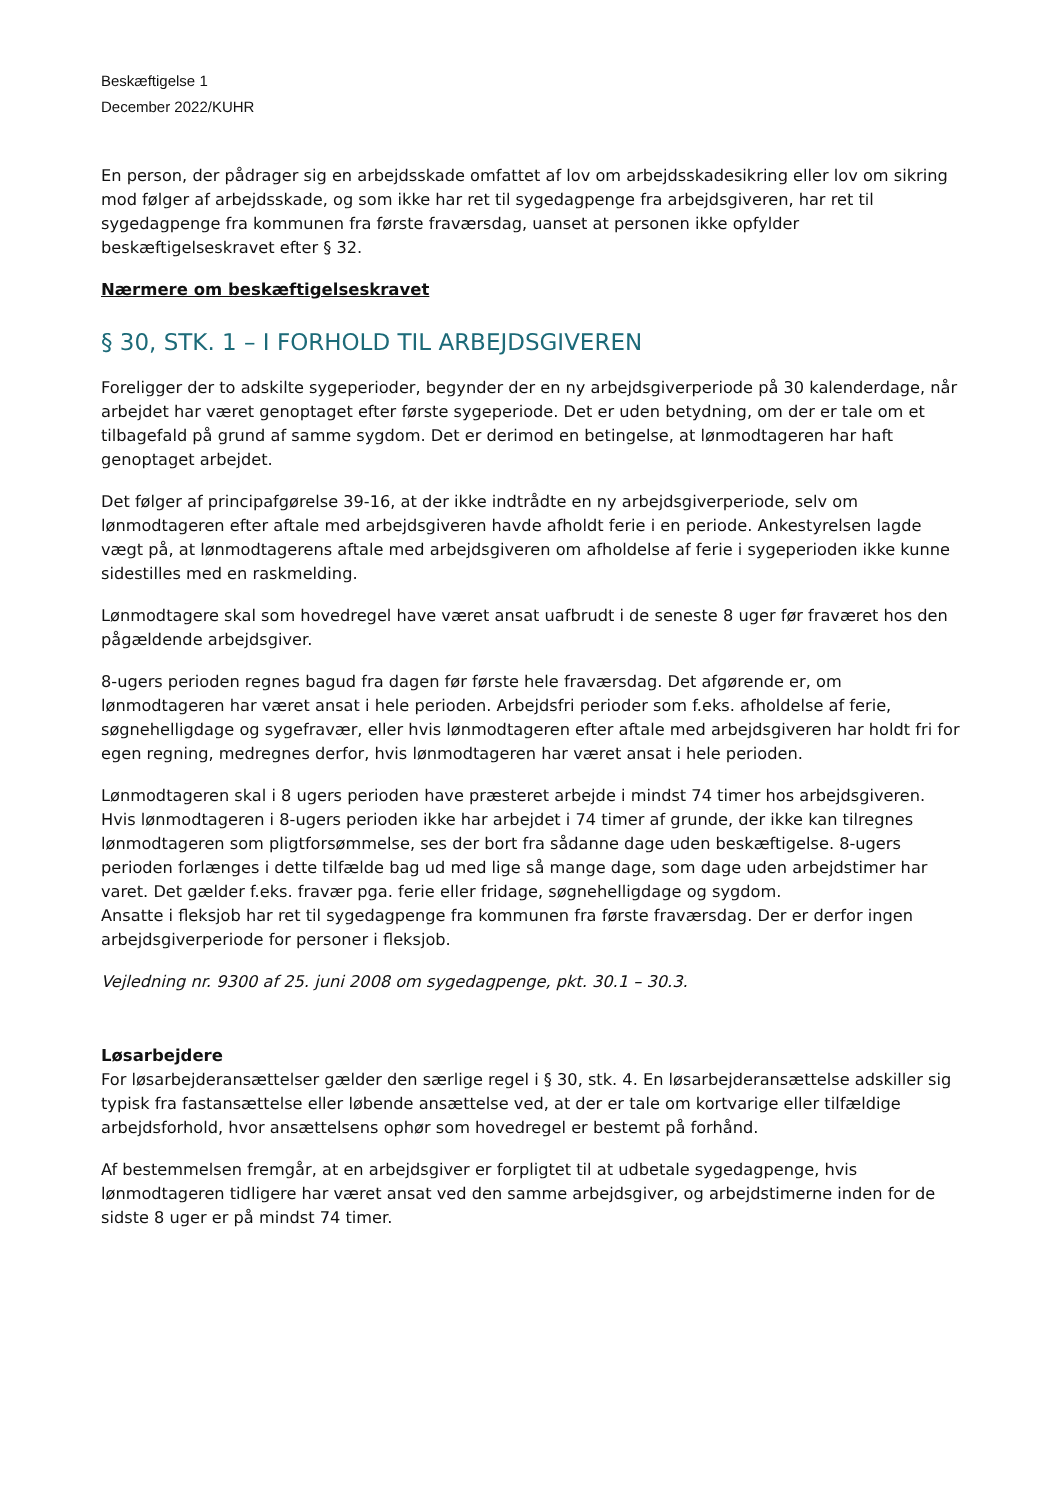Beskæftigelse 1
December 2022/KUHR
En person, der pådrager sig en arbejdsskade omfattet af lov om arbejdsskadesikring eller lov om sikring mod følger af arbejdsskade, og som ikke har ret til sygedagpenge fra arbejdsgiveren, har ret til sygedagpenge fra kommunen fra første fraværsdag, uanset at personen ikke opfylder beskæftigelseskravet efter § 32.
Nærmere om beskæftigelseskravet
§ 30, STK. 1 – I FORHOLD TIL ARBEJDSGIVEREN
Foreligger der to adskilte sygeperioder, begynder der en ny arbejdsgiverperiode på 30 kalenderdage, når arbejdet har været genoptaget efter første sygeperiode. Det er uden betydning, om der er tale om et tilbagefald på grund af samme sygdom. Det er derimod en betingelse, at lønmodtageren har haft genoptaget arbejdet.
Det følger af principafgørelse 39-16, at der ikke indtrådte en ny arbejdsgiverperiode, selv om lønmodtageren efter aftale med arbejdsgiveren havde afholdt ferie i en periode. Ankestyrelsen lagde vægt på, at lønmodtagerens aftale med arbejdsgiveren om afholdelse af ferie i sygeperioden ikke kunne sidestilles med en raskmelding.
Lønmodtagere skal som hovedregel have været ansat uafbrudt i de seneste 8 uger før fraværet hos den pågældende arbejdsgiver.
8-ugers perioden regnes bagud fra dagen før første hele fraværsdag. Det afgørende er, om lønmodtageren har været ansat i hele perioden. Arbejdsfri perioder som f.eks. afholdelse af ferie, søgnehelligdage og sygefravær, eller hvis lønmodtageren efter aftale med arbejdsgiveren har holdt fri for egen regning, medregnes derfor, hvis lønmodtageren har været ansat i hele perioden.
Lønmodtageren skal i 8 ugers perioden have præsteret arbejde i mindst 74 timer hos arbejdsgiveren. Hvis lønmodtageren i 8-ugers perioden ikke har arbejdet i 74 timer af grunde, der ikke kan tilregnes lønmodtageren som pligtforsømmelse, ses der bort fra sådanne dage uden beskæftigelse. 8-ugers perioden forlænges i dette tilfælde bag ud med lige så mange dage, som dage uden arbejdstimer har varet. Det gælder f.eks. fravær pga. ferie eller fridage, søgnehelligdage og sygdom.
Ansatte i fleksjob har ret til sygedagpenge fra kommunen fra første fraværsdag. Der er derfor ingen arbejdsgiverperiode for personer i fleksjob.
Vejledning nr. 9300 af 25. juni 2008 om sygedagpenge, pkt. 30.1 – 30.3.
Løsarbejdere
For løsarbejderansættelser gælder den særlige regel i § 30, stk. 4. En løsarbejderansættelse adskiller sig typisk fra fastansættelse eller løbende ansættelse ved, at der er tale om kortvarige eller tilfældige arbejdsforhold, hvor ansættelsens ophør som hovedregel er bestemt på forhånd.
Af bestemmelsen fremgår, at en arbejdsgiver er forpligtet til at udbetale sygedagpenge, hvis lønmodtageren tidligere har været ansat ved den samme arbejdsgiver, og arbejdstimerne inden for de sidste 8 uger er på mindst 74 timer.